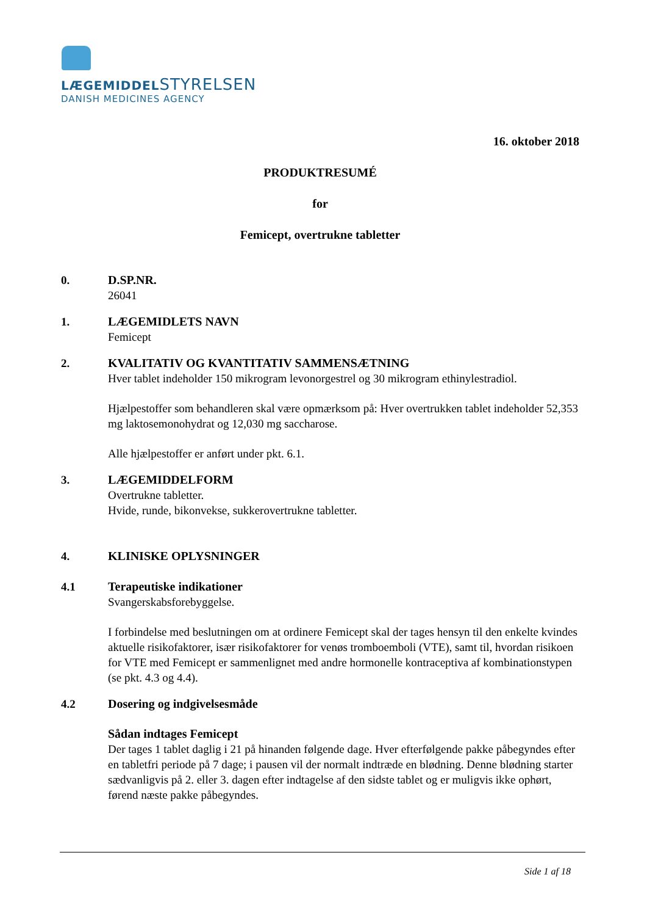LÆGEMIDDELSTYRELSEN
DANISH MEDICINES AGENCY
16. oktober 2018
PRODUKTRESUMÉ
for
Femicept, overtrukne tabletter
0. D.SP.NR.
26041
1. LÆGEMIDLETS NAVN
Femicept
2. KVALITATIV OG KVANTITATIV SAMMENSÆTNING
Hver tablet indeholder 150 mikrogram levonorgestrel og 30 mikrogram ethinylestradiol.
Hjælpestoffer som behandleren skal være opmærksom på: Hver overtrukken tablet indeholder 52,353 mg laktosemonohydrat og 12,030 mg saccharose.
Alle hjælpestoffer er anført under pkt. 6.1.
3. LÆGEMIDDELFORM
Overtrukne tabletter.
Hvide, runde, bikonvekse, sukkerovertrukne tabletter.
4. KLINISKE OPLYSNINGER
4.1 Terapeutiske indikationer
Svangerskabsforebyggelse.
I forbindelse med beslutningen om at ordinere Femicept skal der tages hensyn til den enkelte kvindes aktuelle risikofaktorer, især risikofaktorer for venøs tromboemboli (VTE), samt til, hvordan risikoen for VTE med Femicept er sammenlignet med andre hormonelle kontraceptiva af kombinationstypen (se pkt. 4.3 og 4.4).
4.2 Dosering og indgivelsesmåde
Sådan indtages Femicept
Der tages 1 tablet daglig i 21 på hinanden følgende dage. Hver efterfølgende pakke påbegyndes efter en tabletfri periode på 7 dage; i pausen vil der normalt indtræde en blødning. Denne blødning starter sædvanligvis på 2. eller 3. dagen efter indtagelse af den sidste tablet og er muligvis ikke ophørt, førend næste pakke påbegyndes.
Side 1 af 18